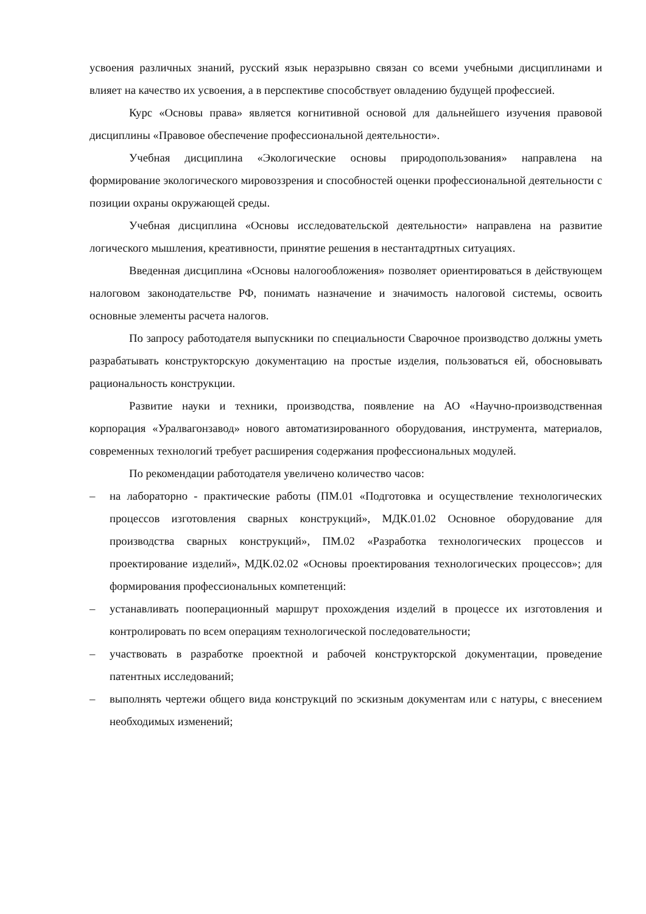усвоения различных знаний, русский язык неразрывно связан со всеми учебными дисциплинами и влияет на качество их усвоения, а в перспективе способствует овладению будущей профессией.
Курс «Основы права» является когнитивной основой для дальнейшего изучения правовой дисциплины «Правовое обеспечение профессиональной деятельности».
Учебная дисциплина «Экологические основы природопользования» направлена на формирование экологического мировоззрения и способностей оценки профессиональной деятельности с позиции охраны окружающей среды.
Учебная дисциплина «Основы исследовательской деятельности» направлена на развитие логического мышления, креативности, принятие решения в нестантадртных ситуациях.
Введенная дисциплина «Основы налогообложения» позволяет ориентироваться в действующем налоговом законодательстве РФ, понимать назначение и значимость налоговой системы, освоить основные элементы расчета налогов.
По запросу работодателя выпускники по специальности Сварочное производство должны уметь разрабатывать конструкторскую документацию на простые изделия, пользоваться ей, обосновывать рациональность конструкции.
Развитие науки и техники, производства, появление на АО «Научно-производственная корпорация «Уралвагонзавод» нового автоматизированного оборудования, инструмента, материалов, современных технологий требует расширения содержания профессиональных модулей.
По рекомендации работодателя увеличено количество часов:
– на лабораторно - практические работы (ПМ.01 «Подготовка и осуществление технологических процессов изготовления сварных конструкций», МДК.01.02 Основное оборудование для производства сварных конструкций», ПМ.02 «Разработка технологических процессов и проектирование изделий», МДК.02.02 «Основы проектирования технологических процессов»; для формирования профессиональных компетенций:
– устанавливать пооперационный маршрут прохождения изделий в процессе их изготовления и контролировать по всем операциям технологической последовательности;
– участвовать в разработке проектной и рабочей конструкторской документации, проведение патентных исследований;
– выполнять чертежи общего вида конструкций по эскизным документам или с натуры, с внесением необходимых изменений;